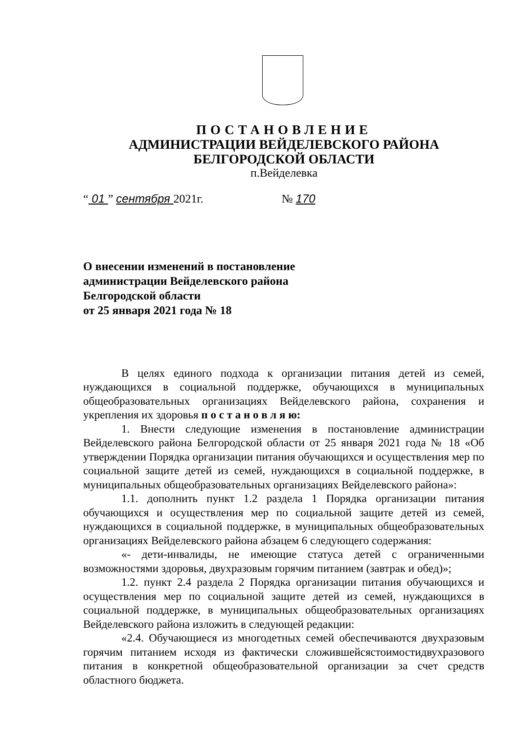ПОСТАНОВЛЕНИЕ
АДМИНИСТРАЦИИ ВЕЙДЕЛЕВСКОГО РАЙОНА
БЕЛГОРОДСКОЙ ОБЛАСТИ
п.Вейделевка
“ 01 ” сентября 2021г. № 170
О внесении изменений в постановление
администрации Вейделевского района
Белгородской области
от 25 января 2021 года № 18
В целях единого подхода к организации питания детей из семей, нуждающихся в социальной поддержке, обучающихся в муниципальных общеобразовательных организациях Вейделевского района, сохранения и укрепления их здоровья п о с т а н о в л я ю:
1. Внести следующие изменения в постановление администрации Вейделевского района Белгородской области от 25 января 2021 года № 18 «Об утверждении Порядка организации питания обучающихся и осуществления мер по социальной защите детей из семей, нуждающихся в социальной поддержке, в муниципальных общеобразовательных организациях Вейделевского района»:
1.1. дополнить пункт 1.2 раздела 1 Порядка организации питания обучающихся и осуществления мер по социальной защите детей из семей, нуждающихся в социальной поддержке, в муниципальных общеобразовательных организациях Вейделевского района абзацем 6 следующего содержания:
«- дети-инвалиды, не имеющие статуса детей с ограниченными возможностями здоровья, двухразовым горячим питанием (завтрак и обед)»;
1.2. пункт 2.4 раздела 2 Порядка организации питания обучающихся и осуществления мер по социальной защите детей из семей, нуждающихся в социальной поддержке, в муниципальных общеобразовательных организациях Вейделевского района изложить в следующей редакции:
«2.4. Обучающиеся из многодетных семей обеспечиваются двухразовым горячим питанием исходя из фактически сложившейсястоимостидвухразового питания в конкретной общеобразовательной организации за счет средств областного бюджета.